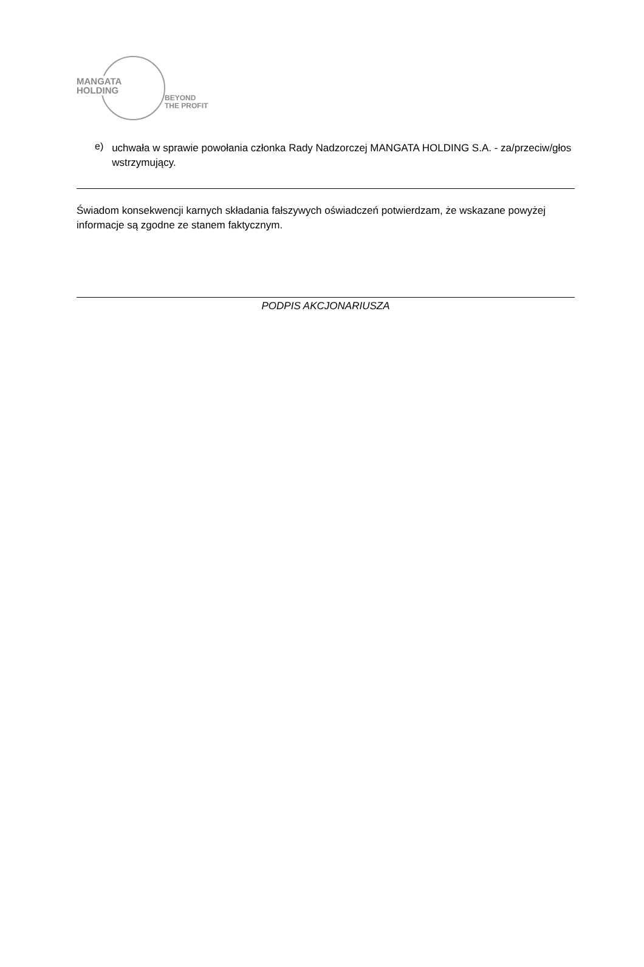MANGATA
HOLDING
BEYOND
THE PROFIT
e)
uchwała w sprawie powołania członka Rady Nadzorczej MANGATA HOLDING S.A. - za/przeciw/głos wstrzymujący.
Świadom konsekwencji karnych składania fałszywych oświadczeń potwierdzam, że wskazane powyżej informacje są zgodne ze stanem faktycznym.
PODPIS AKCJONARIUSZA